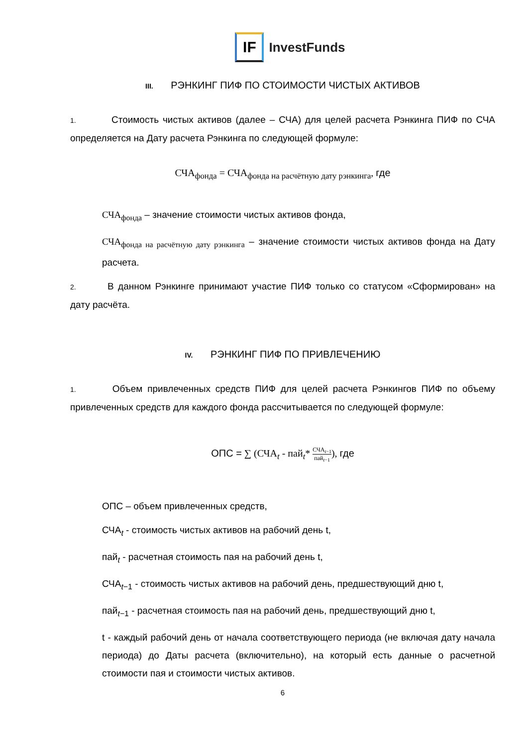IF
InvestFunds
III. РЭНКИНГ ПИФ ПО СТОИМОСТИ ЧИСТЫХ АКТИВОВ
1. Стоимость чистых активов (далее – СЧА) для целей расчета Рэнкинга ПИФ по СЧА определяется на Дату расчета Рэнкинга по следующей формуле:
СЧА<sub>фонда</sub> = СЧА<sub>фонда на расчётную дату рэнкинга</sub>, где
СЧА<sub>фонда</sub> – значение стоимости чистых активов фонда,
СЧА<sub>фонда на расчётную дату рэнкинга</sub> – значение стоимости чистых активов фонда на Дату расчета.
2. В данном Рэнкинге принимают участие ПИФ только со статусом «Сформирован» на дату расчёта.
IV. РЭНКИНГ ПИФ ПО ПРИВЛЕЧЕНИЮ
1. Объем привлеченных средств ПИФ для целей расчета Рэнкингов ПИФ по объему привлеченных средств для каждого фонда рассчитывается по следующей формуле:
ОПС = ∑ (СЧА<sub>t</sub> - пай<sub>t</sub>* СЧА<sub>t−1</sub> пай<sub>t−1</sub>), где
ОПС – объем привлеченных средств,
СЧА<sub>t</sub> - стоимость чистых активов на рабочий день t,
пай<sub>t</sub> - расчетная стоимость пая на рабочий день t,
СЧА<sub>t−1</sub> - стоимость чистых активов на рабочий день, предшествующий дню t,
пай<sub>t−1</sub> - расчетная стоимость пая на рабочий день, предшествующий дню t,
t - каждый рабочий день от начала соответствующего периода (не включая дату начала периода) до Даты расчета (включительно), на который есть данные о расчетной стоимости пая и стоимости чистых активов.
6